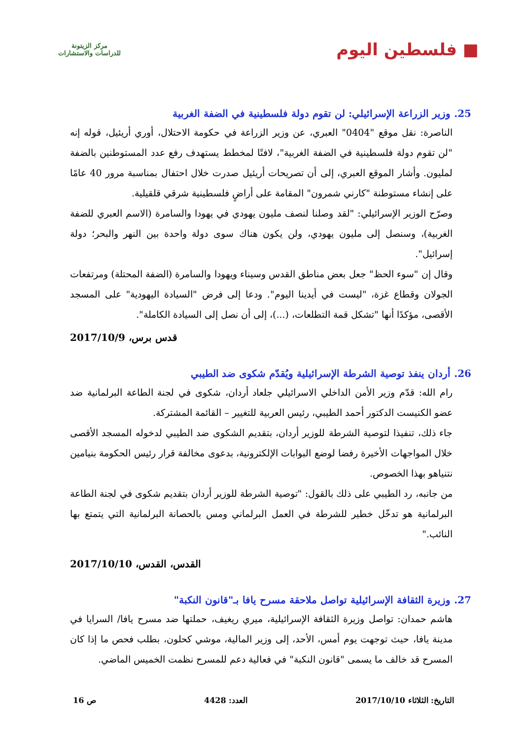■ فلسطين اليوم
مركز الزيتونة
للدراسات والاستشارات
25. وزير الزراعة الإسرائيلي: لن تقوم دولة فلسطينية في الضفة الغربية
الناصرة: نقل موقع "0404" العبري، عن وزير الزراعة في حكومة الاحتلال، أوري أريئيل، قوله إنه "لن تقوم دولة فلسطينية في الضفة الغربية"، لافتًا لمخطط يستهدف رفع عدد المستوطنين بالضفة لمليون. وأشار الموقع العبري، إلى أن تصريحات أريئيل صدرت خلال احتفال بمناسبة مرور 40 عامًا على إنشاء مستوطنة "كارني شمرون" المقامة على أراضٍ فلسطينية شرقي قلقيلية.
وصرّح الوزير الإسرائيلي: "لقد وصلنا لنصف مليون يهودي في يهودا والسامرة (الاسم العبري للضفة الغربية)، وسنصل إلى مليون يهودي، ولن يكون هناك سوى دولة واحدة بين النهر والبحر؛ دولة إسرائيل".
وقال إن "سوء الحظ" جعل بعض مناطق القدس وسيناء ويهودا والسامرة (الضفة المحتلة) ومرتفعات الجولان وقطاع غزة، "ليست في أيدينا اليوم". ودعا إلى فرض "السيادة اليهودية" على المسجد الأقصى، مؤكدًا أنها "تشكل قمة التطلعات، (...)، إلى أن نصل إلى السيادة الكاملة".
قدس برس، 2017/10/9
26. أردان ينفذ توصية الشرطة الإسرائيلية ويُقدّم شكوى ضد الطيبي
رام الله: قدّم وزير الأمن الداخلي الاسرائيلي جلعاد أردان، شكوى في لجنة الطاعة البرلمانية ضد عضو الكنيست الدكتور أحمد الطيبي، رئيس العربية للتغيير – القائمة المشتركة.
جاء ذلك، تنفيذا لتوصية الشرطة للوزير أردان، بتقديم الشكوى ضد الطيبي لدخوله المسجد الأقصى خلال المواجهات الأخيرة رفضا لوضع البوابات الإلكترونية، بدعوى مخالفة قرار رئيس الحكومة بنيامين نتنياهو بهذا الخصوص.
من جانبه، رد الطيبي على ذلك بالقول: "توصية الشرطة للوزير أردان بتقديم شكوى في لجنة الطاعة البرلمانية هو تدخّل خطير للشرطة في العمل البرلماني ومس بالحصانة البرلمانية التي يتمتع بها النائب."
القدس، القدس، 2017/10/10
27. وزيرة الثقافة الإسرائيلية تواصل ملاحقة مسرح يافا بـ"قانون النكبة"
هاشم حمدان: تواصل وزيرة الثقافة الإسرائيلية، ميري ريغيف، حملتها ضد مسرح يافا/ السرايا في مدينة يافا، حيث توجهت يوم أمس، الأحد، إلى وزير المالية، موشي كحلون، بطلب فحص ما إذا كان المسرح قد خالف ما يسمى "قانون النكبة" في فعالية دعم للمسرح نظمت الخميس الماضي.
التاريخ: الثلاثاء 2017/10/10 العدد: 4428 ص 16